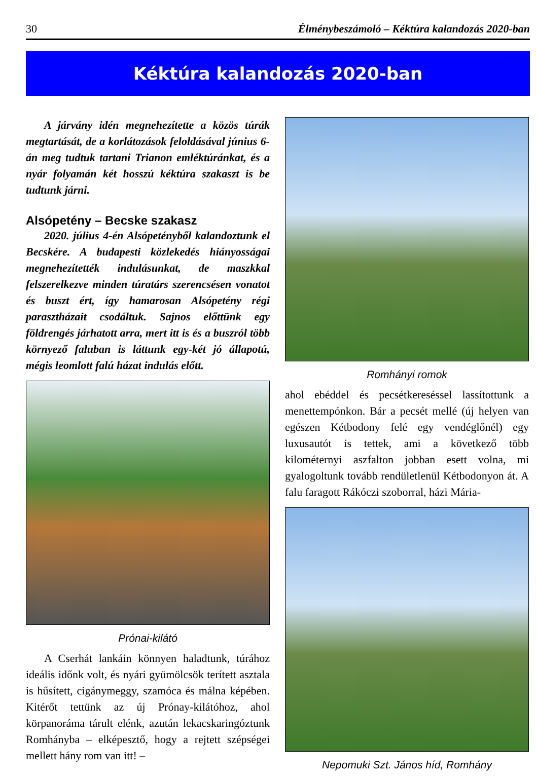30 Élménybeszámoló – Kéktúra kalandozás 2020-ban
Kéktúra kalandozás 2020-ban
A járvány idén megnehezítette a közös túrák megtartását, de a korlátozások feloldásával június 6-án meg tudtuk tartani Trianon emléktúránkat, és a nyár folyamán két hosszú kéktúra szakaszt is be tudtunk járni.
Alsópetény – Becske szakasz
2020. július 4-én Alsópetényből kalandoztunk el Becskére. A budapesti közlekedés hiányosságai megnehezítették indulásunkat, de maszkkal felszerelkezve minden túratárs szerencsésen vonatot és buszt ért, így hamarosan Alsópetény régi parasztházait csodáltuk. Sajnos előttünk egy földrengés járhatott arra, mert itt is és a buszról több környező faluban is láttunk egy-két jó állapotú, mégis leomlott falú házat indulás előtt.
Prónai-kilátó
A Cserhát lankáin könnyen haladtunk, túrához ideális időnk volt, és nyári gyümölcsök terített asztala is hűsített, cigánymeggy, szamóca és málna képében. Kitérőt tettünk az új Prónay-kilátóhoz, ahol körpanoráma tárult elénk, azután lekacskaringóztunk Romhányba – elképesztő, hogy a rejtett szépségei mellett hány rom van itt! –
Romhányi romok
ahol ebéddel és pecsétkereséssel lassítottunk a menettempónkon. Bár a pecsét mellé (új helyen van egészen Kétbodony felé egy vendéglőnél) egy luxusautót is tettek, ami a következő több kilométernyi aszfalton jobban esett volna, mi gyalogoltunk tovább rendületlenül Kétbodonyon át. A falu faragott Rákóczi szoborral, házi Mária-
Nepomuki Szt. János híd, Romhány